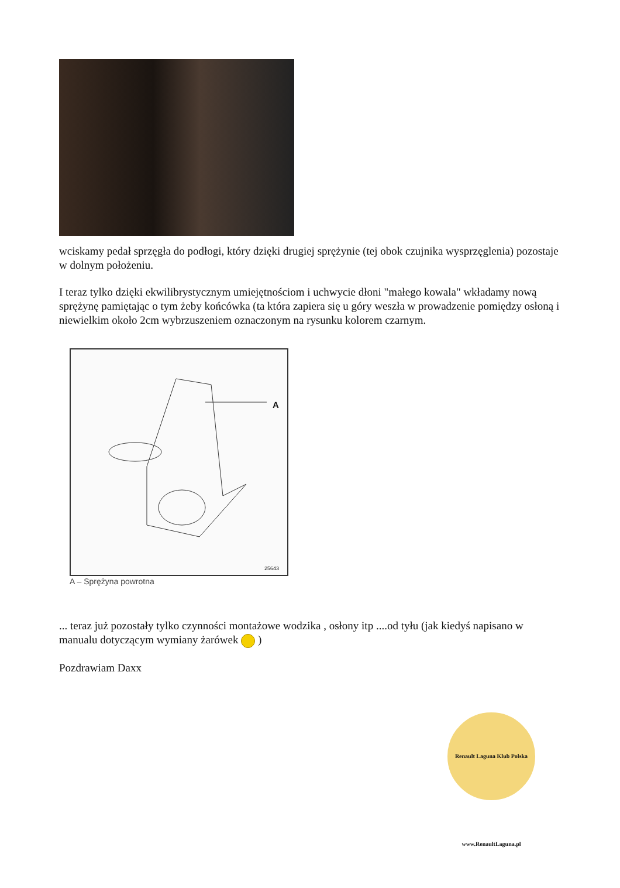wciskamy pedał sprzęgła do podłogi, który dzięki drugiej sprężynie (tej obok czujnika wysprzęglenia) pozostaje w dolnym położeniu.
I teraz tylko dzięki ekwilibrystycznym umiejętnościom i uchwycie dłoni "małego kowala" wkładamy nową sprężynę pamiętając o tym żeby końcówka (ta która zapiera się u góry weszła w prowadzenie pomiędzy osłoną i niewielkim około 2cm wybrzuszeniem oznaczonym na rysunku kolorem czarnym.
A
25643
A – Sprężyna powrotna
... teraz już pozostały tylko czynności montażowe wodzika , osłony itp ....od tyłu (jak kiedyś napisano w manualu dotyczącym wymiany żarówek )
Pozdrawiam Daxx
Renault Laguna Klub Polska www.RenaultLaguna.pl